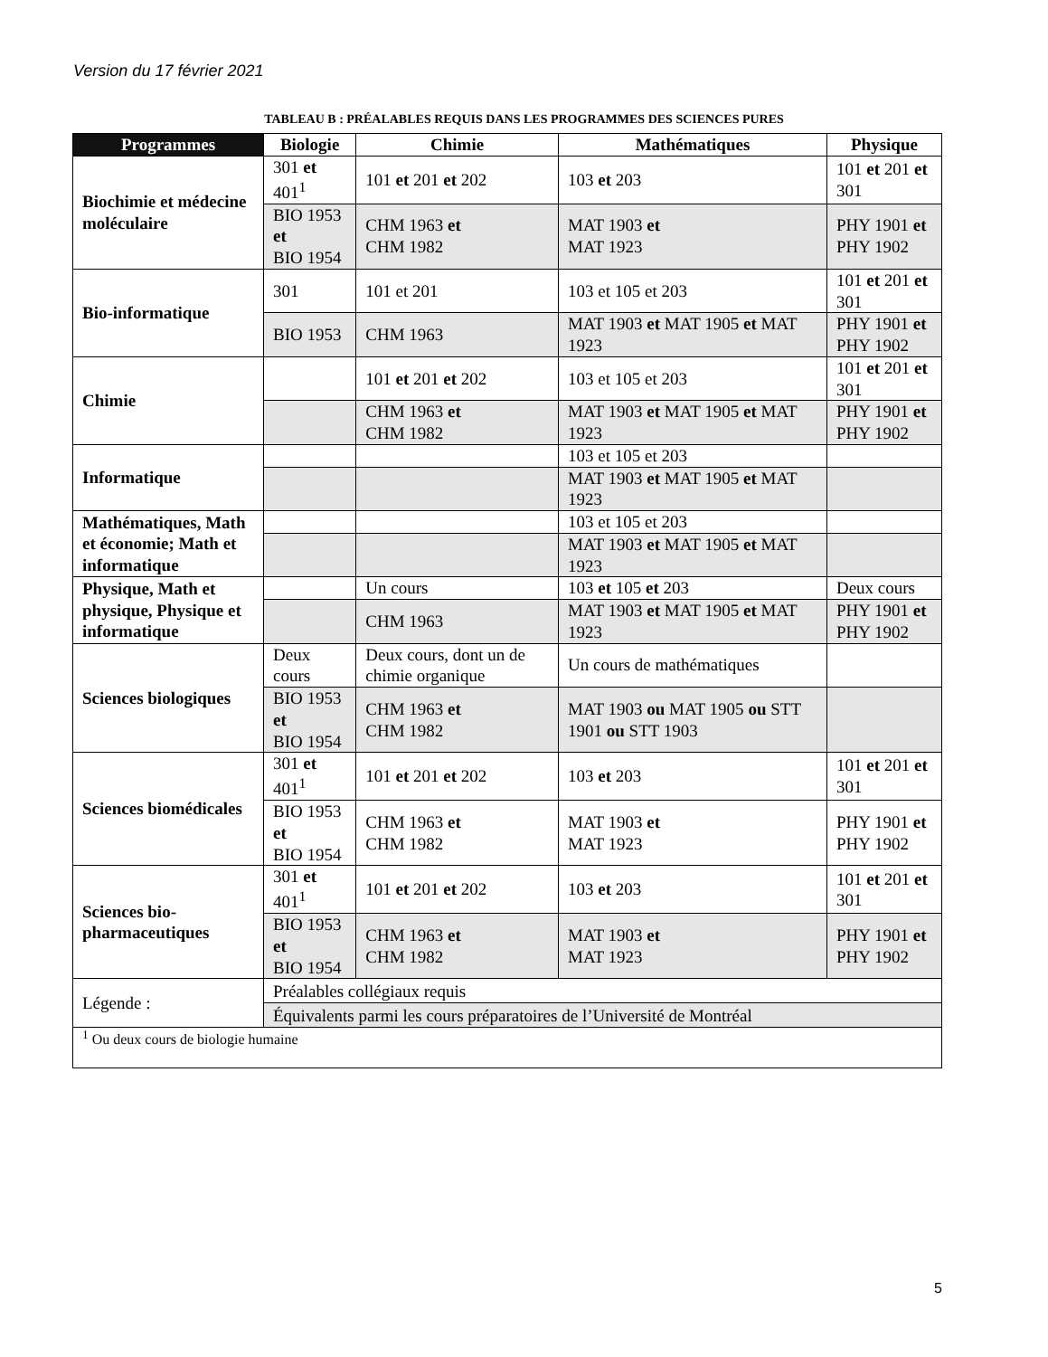Version du 17 février 2021
TABLEAU B : PRÉALABLES REQUIS DANS LES PROGRAMMES DES SCIENCES PURES
| Programmes | Biologie | Chimie | Mathématiques | Physique |
| --- | --- | --- | --- | --- |
| Biochimie et médecine moléculaire | 301 et 401<sup>1</sup> | 101 et 201 et 202 | 103 et 203 | 101 et 201 et 301 |
| | BIO 1953 et BIO 1954 | CHM 1963 et CHM 1982 | MAT 1903 et MAT 1923 | PHY 1901 et PHY 1902 |
| Bio-informatique | 301 | 101 et 201 | 103 et 105 et 203 | 101 et 201 et 301 |
| | BIO 1953 | CHM 1963 | MAT 1903 et MAT 1905 et MAT 1923 | PHY 1901 et PHY 1902 |
| Chimie | | 101 et 201 et 202 | 103 et 105 et 203 | 101 et 201 et 301 |
| | | CHM 1963 et CHM 1982 | MAT 1903 et MAT 1905 et MAT 1923 | PHY 1901 et PHY 1902 |
| Informatique | | | 103 et 105 et 203 | |
| | | | MAT 1903 et MAT 1905 et MAT 1923 | |
| Mathématiques, Math et économie; Math et informatique | | | 103 et 105 et 203 | |
| | | | MAT 1903 et MAT 1905 et MAT 1923 | |
| Physique, Math et physique, Physique et informatique | | Un cours | 103 et 105 et 203 | Deux cours |
| | | CHM 1963 | MAT 1903 et MAT 1905 et MAT 1923 | PHY 1901 et PHY 1902 |
| Sciences biologiques | Deux cours | Deux cours, dont un de chimie organique | Un cours de mathématiques | |
| | BIO 1953 et BIO 1954 | CHM 1963 et CHM 1982 | MAT 1903 ou MAT 1905 ou STT 1901 ou STT 1903 | |
| Sciences biomédicales | 301 et 401<sup>1</sup> | 101 et 201 et 202 | 103 et 203 | 101 et 201 et 301 |
| | BIO 1953 et BIO 1954 | CHM 1963 et CHM 1982 | MAT 1903 et MAT 1923 | PHY 1901 et PHY 1902 |
| Sciences bio-pharmaceutiques | 301 et 401<sup>1</sup> | 101 et 201 et 202 | 103 et 203 | 101 et 201 et 301 |
| | BIO 1953 et BIO 1954 | CHM 1963 et CHM 1982 | MAT 1903 et MAT 1923 | PHY 1901 et PHY 1902 |
| Légende : | Préalables collégiaux requis | | | |
| | Équivalents parmi les cours préparatoires de l’Université de Montréal | | | |
| <sup>1</sup> Ou deux cours de biologie humaine | | | | |
5